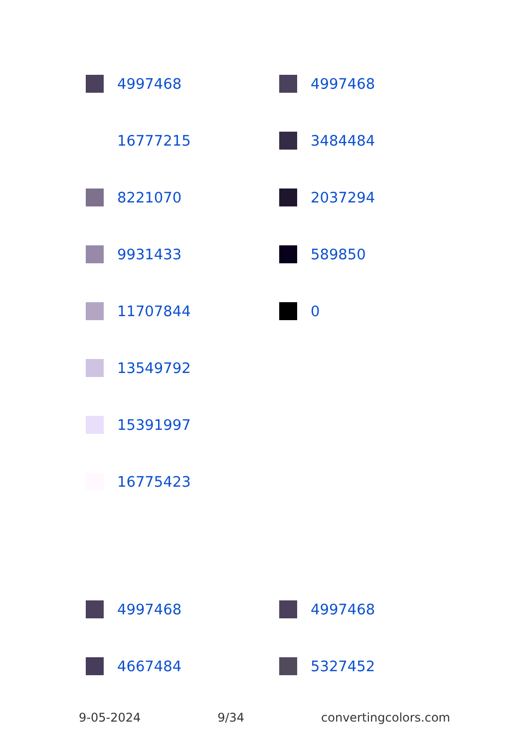4997468
16777215
8221070
9931433
11707844
13549792
15391997
16775423
4997468
3484484
2037294
589850
0
4997468
4667484
4997468
5327452
9-05-2024 9/34 convertingcolors.com